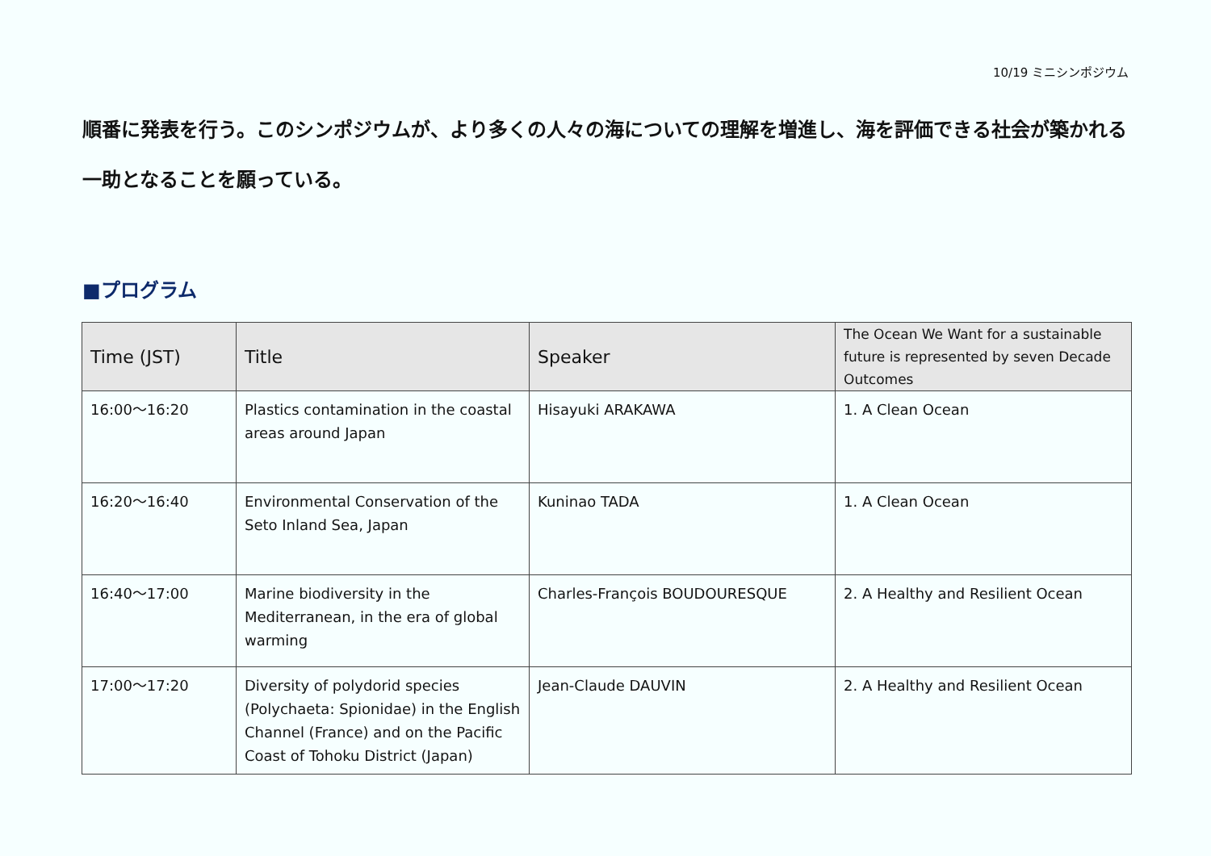10/19 ミニシンポジウム
順番に発表を行う。このシンポジウムが、より多くの人々の海についての理解を増進し、海を評価できる社会が築かれる一助となることを願っている。
■プログラム
| Time (JST) | Title | Speaker | The Ocean We Want for a sustainable future is represented by seven Decade Outcomes |
| --- | --- | --- | --- |
| 16:00～16:20 | Plastics contamination in the coastal areas around Japan | Hisayuki ARAKAWA | 1. A Clean Ocean |
| 16:20～16:40 | Environmental Conservation of the Seto Inland Sea, Japan | Kuninao TADA | 1. A Clean Ocean |
| 16:40～17:00 | Marine biodiversity in the Mediterranean, in the era of global warming | Charles-François BOUDOURESQUE | 2. A Healthy and Resilient Ocean |
| 17:00～17:20 | Diversity of polydorid species (Polychaeta: Spionidae) in the English Channel (France) and on the Pacific Coast of Tohoku District (Japan) | Jean-Claude DAUVIN | 2. A Healthy and Resilient Ocean |